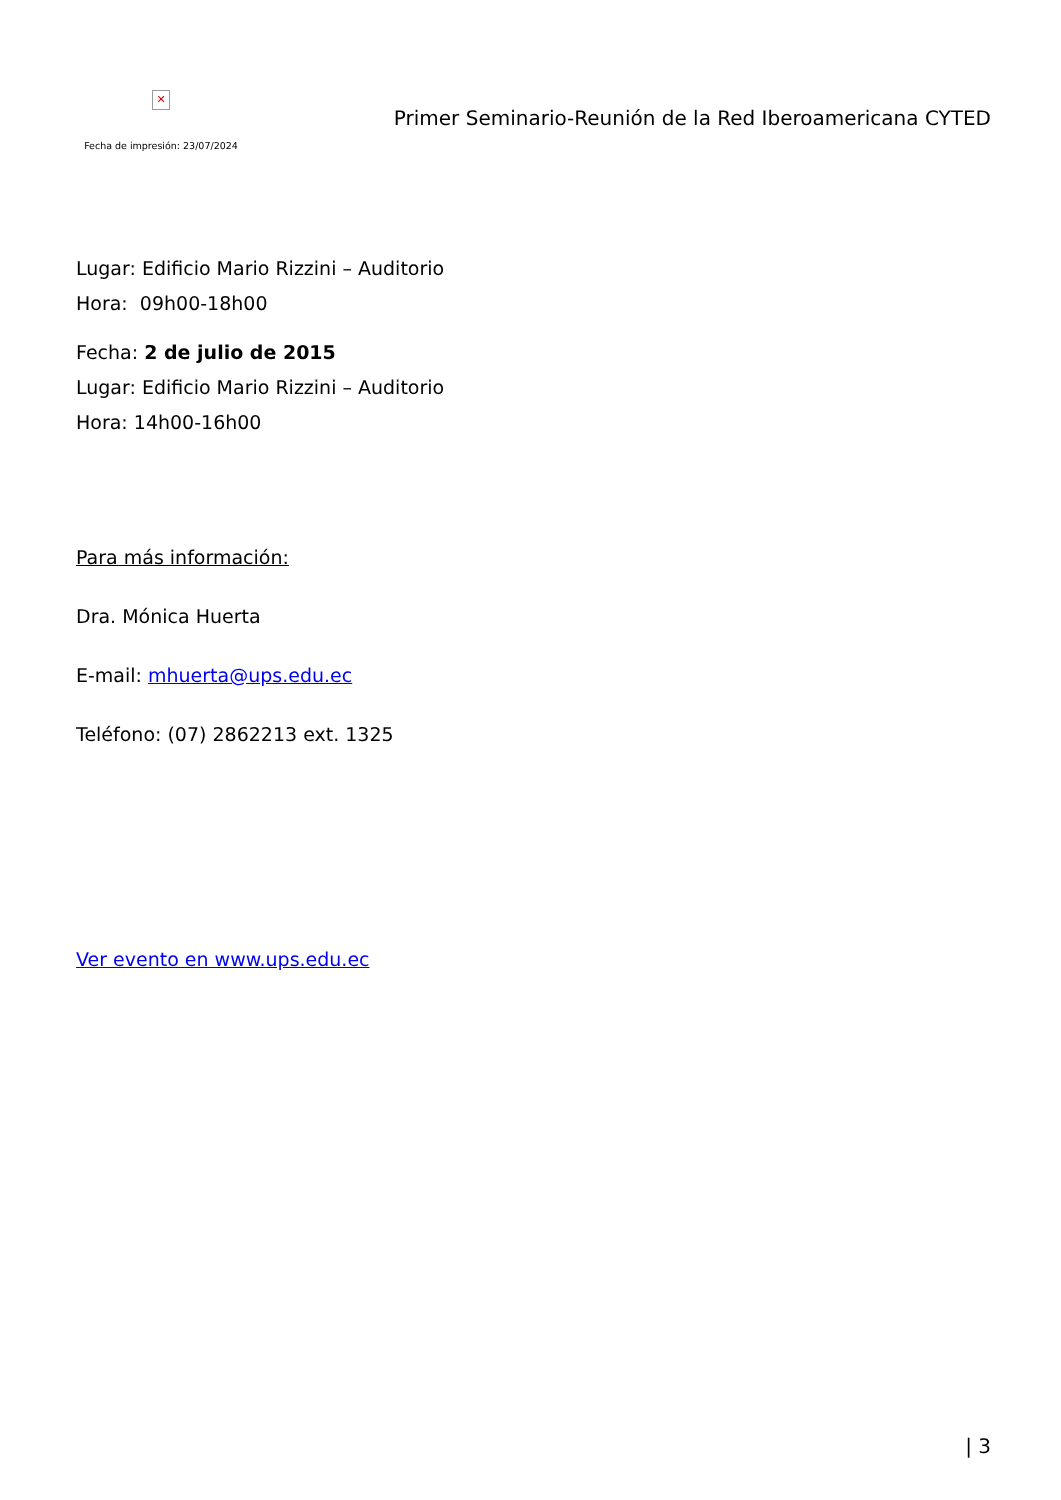✕
Fecha de impresión: 23/07/2024
Primer Seminario-Reunión de la Red Iberoamericana CYTED
Lugar: Edificio Mario Rizzini – Auditorio
Hora: 09h00-18h00
Fecha: 2 de julio de 2015
Lugar: Edificio Mario Rizzini – Auditorio
Hora: 14h00-16h00
Para más información:
Dra. Mónica Huerta
E-mail: mhuerta@ups.edu.ec
Teléfono: (07) 2862213 ext. 1325
Ver evento en www.ups.edu.ec
| 3